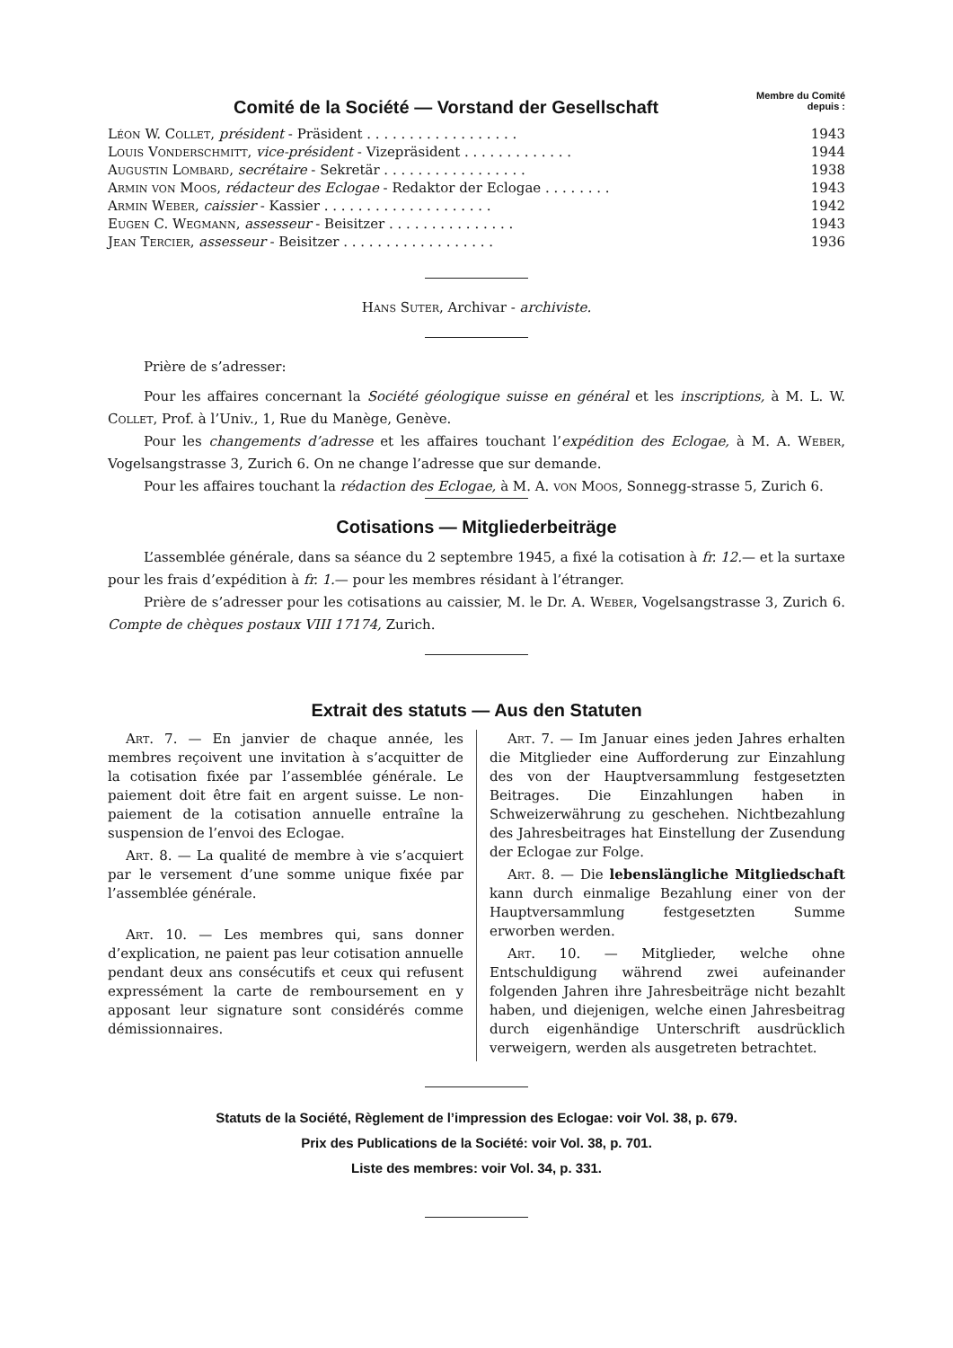Comité de la Société — Vorstand der Gesellschaft
Membre du Comité
depuis :
| Léon W. Collet , président - Präsident . . . . . . . . . . . . . . . . . . | 1943 |
| Louis Vonderschmitt , vice-président - Vizepräsident . . . . . . . . . . . . . | 1944 |
| Augustin Lombard , secrétaire - Sekretär . . . . . . . . . . . . . . . . . | 1938 |
| Armin von Moos , rédacteur des Eclogae - Redaktor der Eclogae . . . . . . . . | 1943 |
| Armin Weber , caissier - Kassier . . . . . . . . . . . . . . . . . . . . | 1942 |
| Eugen C. Wegmann , assesseur - Beisitzer . . . . . . . . . . . . . . . | 1943 |
| Jean Tercier , assesseur - Beisitzer . . . . . . . . . . . . . . . . . . | 1936 |
Hans Suter, Archivar - archiviste.
Prière de s’adresser:
Pour les affaires concernant la Société géologique suisse en général et les inscriptions, à M. L. W. Collet, Prof. à l’Univ., 1, Rue du Manège, Genève.
Pour les changements d’adresse et les affaires touchant l’expédition des Eclogae, à M. A. Weber, Vogelsangstrasse 3, Zurich 6. On ne change l’adresse que sur demande.
Pour les affaires touchant la rédaction des Eclogae, à M. A. von Moos, Sonnegg-strasse 5, Zurich 6.
Cotisations — Mitgliederbeiträge
L’assemblée générale, dans sa séance du 2 septembre 1945, a fixé la cotisation à fr. 12.— et la surtaxe pour les frais d’expédition à fr. 1.— pour les membres résidant à l’étranger.
Prière de s’adresser pour les cotisations au caissier, M. le Dr. A. Weber, Vogelsangstrasse 3, Zurich 6. Compte de chèques postaux VIII 17174, Zurich.
Extrait des statuts — Aus den Statuten
Art. 7. — En janvier de chaque année, les membres reçoivent une invitation à s’acquitter de la cotisation fixée par l’assemblée générale. Le paiement doit être fait en argent suisse. Le non-paiement de la cotisation annuelle entraîne la suspension de l’envoi des Eclogae.
Art. 8. — La qualité de membre à vie s’acquiert par le versement d’une somme unique fixée par l’assemblée générale.
Art. 10. — Les membres qui, sans donner d’explication, ne paient pas leur cotisation annuelle pendant deux ans consécutifs et ceux qui refusent expressément la carte de remboursement en y apposant leur signature sont considérés comme démissionnaires.
Art. 7. — Im Januar eines jeden Jahres erhalten die Mitglieder eine Aufforderung zur Einzahlung des von der Hauptversammlung festgesetzten Beitrages. Die Einzahlungen haben in Schweizerwährung zu geschehen. Nichtbezahlung des Jahresbeitrages hat Einstellung der Zusendung der Eclogae zur Folge.
Art. 8. — Die lebenslängliche Mitgliedschaft kann durch einmalige Bezahlung einer von der Hauptversammlung festgesetzten Summe erworben werden.
Art. 10. — Mitglieder, welche ohne Entschuldigung während zwei aufeinander folgenden Jahren ihre Jahresbeiträge nicht bezahlt haben, und diejenigen, welche einen Jahresbeitrag durch eigenhändige Unterschrift ausdrücklich verweigern, werden als ausgetreten betrachtet.
Statuts de la Société, Règlement de l’impression des Eclogae: voir Vol. 38, p. 679.
Prix des Publications de la Société: voir Vol. 38, p. 701.
Liste des membres: voir Vol. 34, p. 331.